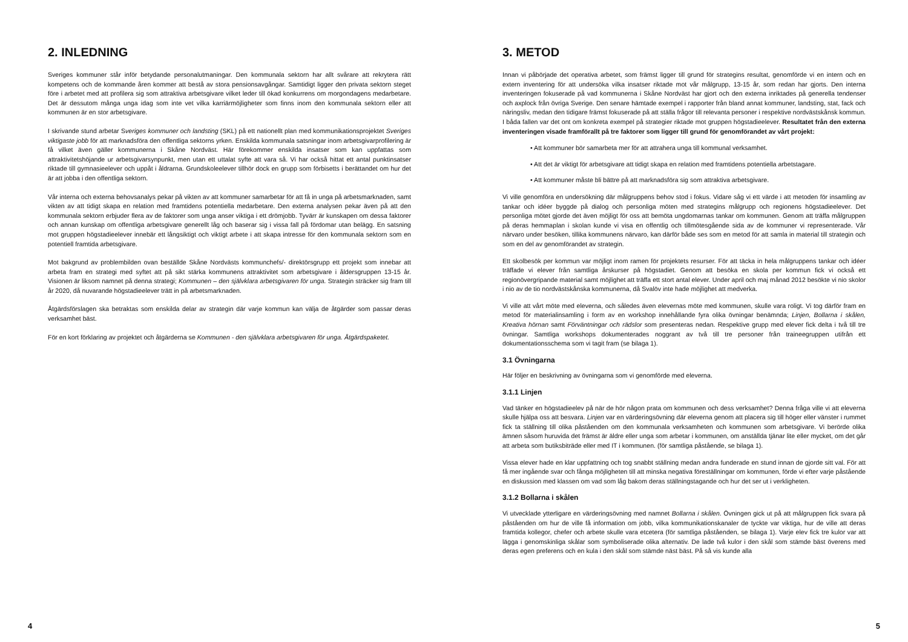2. INLEDNING
Sveriges kommuner står inför betydande personalutmaningar. Den kommunala sektorn har allt svårare att rekrytera rätt kompetens och de kommande åren kommer att bestå av stora pensionsavgångar. Samtidigt ligger den privata sektorn steget före i arbetet med att profilera sig som attraktiva arbetsgivare vilket leder till ökad konkurrens om morgondagens medarbetare. Det är dessutom många unga idag som inte vet vilka karriärmöjligheter som finns inom den kommunala sektorn eller att kommunen är en stor arbetsgivare.
I skrivande stund arbetar Sveriges kommuner och landsting (SKL) på ett nationellt plan med kommunikationsprojektet Sveriges viktigaste jobb för att marknadsföra den offentliga sektorns yrken. Enskilda kommunala satsningar inom arbetsgivarprofilering är få vilket även gäller kommunerna i Skåne Nordväst. Här förekommer enskilda insatser som kan uppfattas som attraktivitetshöjande ur arbetsgivarsynpunkt, men utan ett uttalat syfte att vara så. Vi har också hittat ett antal punktinsatser riktade till gymnasieelever och uppåt i åldrarna. Grundskoleelever tillhör dock en grupp som förbisetts i berättandet om hur det är att jobba i den offentliga sektorn.
Vår interna och externa behovsanalys pekar på vikten av att kommuner samarbetar för att få in unga på arbetsmarknaden, samt vikten av att tidigt skapa en relation med framtidens potentiella medarbetare. Den externa analysen pekar även på att den kommunala sektorn erbjuder flera av de faktorer som unga anser viktiga i ett drömjobb. Tyvärr är kunskapen om dessa faktorer och annan kunskap om offentliga arbetsgivare generellt låg och baserar sig i vissa fall på fördomar utan belägg. En satsning mot gruppen högstadieelever innebär ett långsiktigt och viktigt arbete i att skapa intresse för den kommunala sektorn som en potentiell framtida arbetsgivare.
Mot bakgrund av problembilden ovan beställde Skåne Nordvästs kommunchefs/- direktörsgrupp ett projekt som innebar att arbeta fram en strategi med syftet att på sikt stärka kommunens attraktivitet som arbetsgivare i åldersgruppen 13-15 år. Visionen är liksom namnet på denna strategi; Kommunen – den självklara arbetsgivaren för unga. Strategin sträcker sig fram till år 2020, då nuvarande högstadieelever trätt in på arbetsmarknaden.
Åtgärdsförslagen ska betraktas som enskilda delar av strategin där varje kommun kan välja de åtgärder som passar deras verksamhet bäst.
För en kort förklaring av projektet och åtgärderna se Kommunen - den självklara arbetsgivaren för unga. Åtgärdspaketet.
3. METOD
Innan vi påbörjade det operativa arbetet, som främst ligger till grund för strategins resultat, genomförde vi en intern och en extern inventering för att undersöka vilka insatser riktade mot vår målgrupp, 13-15 år, som redan har gjorts. Den interna inventeringen fokuserade på vad kommunerna i Skåne Nordväst har gjort och den externa inriktades på generella tendenser och axplock från övriga Sverige. Den senare hämtade exempel i rapporter från bland annat kommuner, landsting, stat, fack och näringsliv, medan den tidigare främst fokuserade på att ställa frågor till relevanta personer i respektive nordvästskånsk kommun. I båda fallen var det ont om konkreta exempel på strategier riktade mot gruppen högstadieelever. Resultatet från den externa inventeringen visade framförallt på tre faktorer som ligger till grund för genomförandet av vårt projekt:
• Att kommuner bör samarbeta mer för att attrahera unga till kommunal verksamhet.
• Att det är viktigt för arbetsgivare att tidigt skapa en relation med framtidens potentiella arbetstagare.
• Att kommuner måste bli bättre på att marknadsföra sig som attraktiva arbetsgivare.
Vi ville genomföra en undersökning där målgruppens behov stod i fokus. Vidare såg vi ett värde i att metoden för insamling av tankar och idéer byggde på dialog och personliga möten med strategins målgrupp och regionens högstadieelever. Det personliga mötet gjorde det även möjligt för oss att bemöta ungdomarnas tankar om kommunen. Genom att träffa målgruppen på deras hemmaplan i skolan kunde vi visa en offentlig och tillmötesgående sida av de kommuner vi representerade. Vår närvaro under besöken, tillika kommunens närvaro, kan därför både ses som en metod för att samla in material till strategin och som en del av genomförandet av strategin.
Ett skolbesök per kommun var möjligt inom ramen för projektets resurser. För att täcka in hela målgruppens tankar och idéer träffade vi elever från samtliga årskurser på högstadiet. Genom att besöka en skola per kommun fick vi också ett regionövergripande material samt möjlighet att träffa ett stort antal elever. Under april och maj månad 2012 besökte vi nio skolor i nio av de tio nordvästskånska kommunerna, då Svalöv inte hade möjlighet att medverka.
Vi ville att vårt möte med eleverna, och således även elevernas möte med kommunen, skulle vara roligt. Vi tog därför fram en metod för materialinsamling i form av en workshop innehållande fyra olika övningar benämnda; Linjen, Bollarna i skålen, Kreativa hörnan samt Förväntningar och rädslor som presenteras nedan. Respektive grupp med elever fick delta i två till tre övningar. Samtliga workshops dokumenterades noggrant av två till tre personer från traineegruppen utifrån ett dokumentationsschema som vi tagit fram (se bilaga 1).
3.1 Övningarna
Här följer en beskrivning av övningarna som vi genomförde med eleverna.
3.1.1 Linjen
Vad tänker en högstadieelev på när de hör någon prata om kommunen och dess verksamhet? Denna fråga ville vi att eleverna skulle hjälpa oss att besvara. Linjen var en värderingsövning där eleverna genom att placera sig till höger eller vänster i rummet fick ta ställning till olika påståenden om den kommunala verksamheten och kommunen som arbetsgivare. Vi berörde olika ämnen såsom huruvida det främst är äldre eller unga som arbetar i kommunen, om anställda tjänar lite eller mycket, om det går att arbeta som butiksbiträde eller med IT i kommunen. (för samtliga påstående, se bilaga 1).
Vissa elever hade en klar uppfattning och tog snabbt ställning medan andra funderade en stund innan de gjorde sitt val. För att få mer ingående svar och fånga möjligheten till att minska negativa föreställningar om kommunen, förde vi efter varje påstående en diskussion med klassen om vad som låg bakom deras ställningstagande och hur det ser ut i verkligheten.
3.1.2 Bollarna i skålen
Vi utvecklade ytterligare en värderingsövning med namnet Bollarna i skålen. Övningen gick ut på att målgruppen fick svara på påståenden om hur de ville få information om jobb, vilka kommunikationskanaler de tyckte var viktiga, hur de ville att deras framtida kollegor, chefer och arbete skulle vara etcetera (för samtliga påståenden, se bilaga 1). Varje elev fick tre kulor var att lägga i genomskinliga skålar som symboliserade olika alternativ. De lade två kulor i den skål som stämde bäst överens med deras egen preferens och en kula i den skål som stämde näst bäst. På så vis kunde alla
4 5